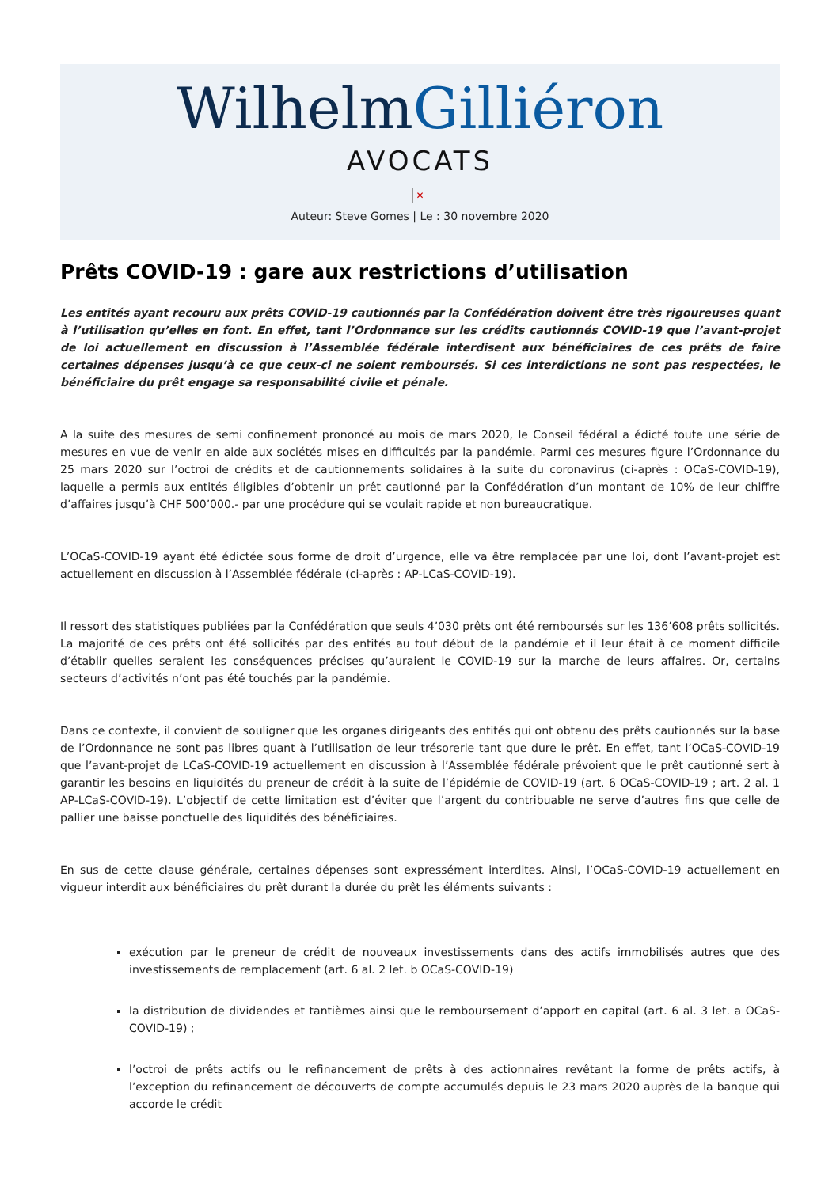WilhelmGilliéron
AVOCATS
✕
Auteur: Steve Gomes | Le : 30 novembre 2020
Prêts COVID-19 : gare aux restrictions d’utilisation
Les entités ayant recouru aux prêts COVID-19 cautionnés par la Confédération doivent être très rigoureuses quant à l’utilisation qu’elles en font. En effet, tant l’Ordonnance sur les crédits cautionnés COVID-19 que l’avant-projet de loi actuellement en discussion à l’Assemblée fédérale interdisent aux bénéficiaires de ces prêts de faire certaines dépenses jusqu’à ce que ceux-ci ne soient remboursés. Si ces interdictions ne sont pas respectées, le bénéficiaire du prêt engage sa responsabilité civile et pénale.
A la suite des mesures de semi confinement prononcé au mois de mars 2020, le Conseil fédéral a édicté toute une série de mesures en vue de venir en aide aux sociétés mises en difficultés par la pandémie. Parmi ces mesures figure l’Ordonnance du 25 mars 2020 sur l’octroi de crédits et de cautionnements solidaires à la suite du coronavirus (ci-après : OCaS-COVID-19), laquelle a permis aux entités éligibles d’obtenir un prêt cautionné par la Confédération d’un montant de 10% de leur chiffre d’affaires jusqu’à CHF 500’000.- par une procédure qui se voulait rapide et non bureaucratique.
L’OCaS-COVID-19 ayant été édictée sous forme de droit d’urgence, elle va être remplacée par une loi, dont l’avant-projet est actuellement en discussion à l’Assemblée fédérale (ci-après : AP-LCaS-COVID-19).
Il ressort des statistiques publiées par la Confédération que seuls 4’030 prêts ont été remboursés sur les 136’608 prêts sollicités. La majorité de ces prêts ont été sollicités par des entités au tout début de la pandémie et il leur était à ce moment difficile d’établir quelles seraient les conséquences précises qu’auraient le COVID-19 sur la marche de leurs affaires. Or, certains secteurs d’activités n’ont pas été touchés par la pandémie.
Dans ce contexte, il convient de souligner que les organes dirigeants des entités qui ont obtenu des prêts cautionnés sur la base de l’Ordonnance ne sont pas libres quant à l’utilisation de leur trésorerie tant que dure le prêt. En effet, tant l’OCaS-COVID-19 que l’avant-projet de LCaS-COVID-19 actuellement en discussion à l’Assemblée fédérale prévoient que le prêt cautionné sert à garantir les besoins en liquidités du preneur de crédit à la suite de l’épidémie de COVID-19 (art. 6 OCaS-COVID-19 ; art. 2 al. 1 AP-LCaS-COVID-19). L’objectif de cette limitation est d’éviter que l’argent du contribuable ne serve d’autres fins que celle de pallier une baisse ponctuelle des liquidités des bénéficiaires.
En sus de cette clause générale, certaines dépenses sont expressément interdites. Ainsi, l’OCaS-COVID-19 actuellement en vigueur interdit aux bénéficiaires du prêt durant la durée du prêt les éléments suivants :
exécution par le preneur de crédit de nouveaux investissements dans des actifs immobilisés autres que des investissements de remplacement (art. 6 al. 2 let. b OCaS-COVID-19)
la distribution de dividendes et tantièmes ainsi que le remboursement d’apport en capital (art. 6 al. 3 let. a OCaS-COVID-19) ;
l’octroi de prêts actifs ou le refinancement de prêts à des actionnaires revêtant la forme de prêts actifs, à l’exception du refinancement de découverts de compte accumulés depuis le 23 mars 2020 auprès de la banque qui accorde le crédit